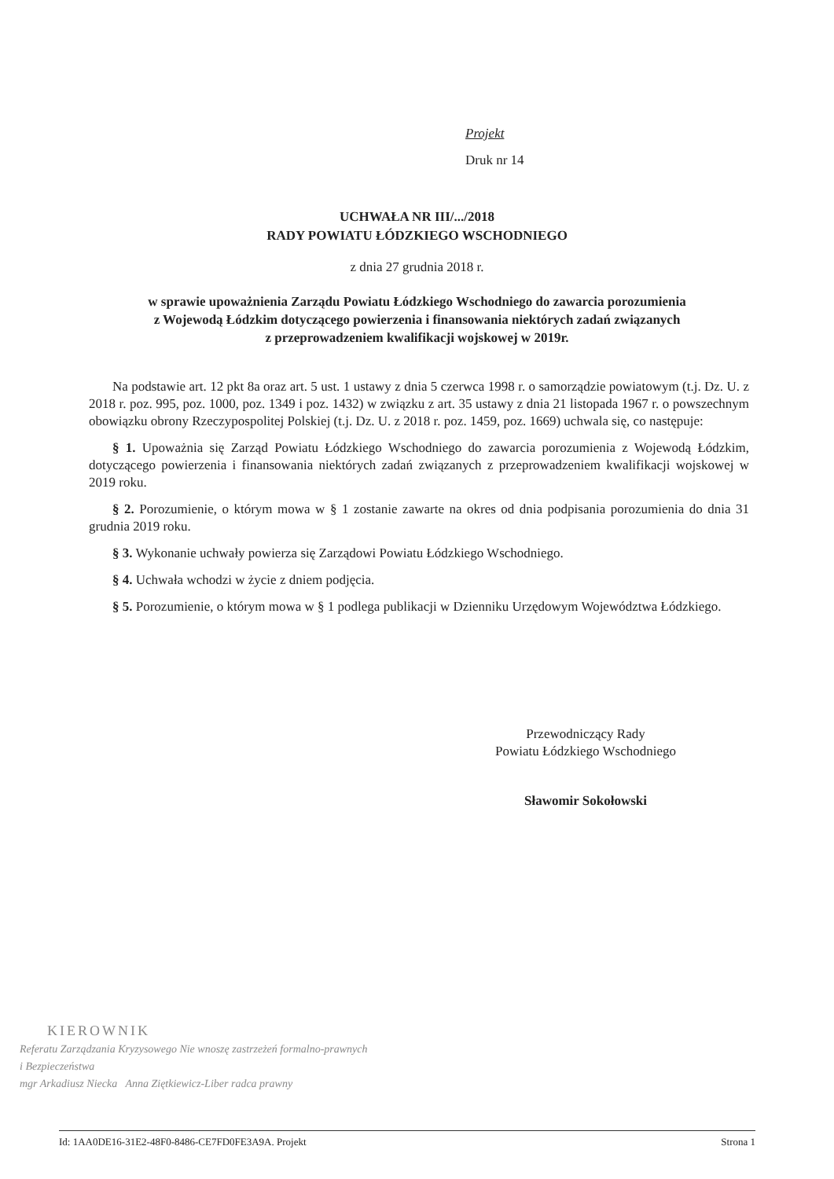Projekt
Druk nr 14
UCHWAŁA NR III/.../2018
RADY POWIATU ŁÓDZKIEGO WSCHODNIEGO
z dnia 27 grudnia 2018 r.
w sprawie upoważnienia Zarządu Powiatu Łódzkiego Wschodniego do zawarcia porozumienia
z Wojewodą Łódzkim dotyczącego powierzenia i finansowania niektórych zadań związanych
z przeprowadzeniem kwalifikacji wojskowej w 2019r.
Na podstawie art. 12 pkt 8a oraz art. 5 ust. 1 ustawy z dnia 5 czerwca 1998 r. o samorządzie powiatowym (t.j. Dz. U. z 2018 r. poz. 995, poz. 1000, poz. 1349 i poz. 1432) w związku z art. 35 ustawy z dnia 21 listopada 1967 r. o powszechnym obowiązku obrony Rzeczypospolitej Polskiej (t.j. Dz. U. z 2018 r. poz. 1459, poz. 1669) uchwala się, co następuje:
§ 1. Upoważnia się Zarząd Powiatu Łódzkiego Wschodniego do zawarcia porozumienia z Wojewodą Łódzkim, dotyczącego powierzenia i finansowania niektórych zadań związanych z przeprowadzeniem kwalifikacji wojskowej w 2019 roku.
§ 2. Porozumienie, o którym mowa w § 1 zostanie zawarte na okres od dnia podpisania porozumienia do dnia 31 grudnia 2019 roku.
§ 3. Wykonanie uchwały powierza się Zarządowi Powiatu Łódzkiego Wschodniego.
§ 4. Uchwała wchodzi w życie z dniem podjęcia.
§ 5. Porozumienie, o którym mowa w § 1 podlega publikacji w Dzienniku Urzędowym Województwa Łódzkiego.
Przewodniczący Rady
Powiatu Łódzkiego Wschodniego
Sławomir Sokołowski
KIEROWNIK
Referatu Zarządzania Kryzysowego Nie wnoszę zastrzeżeń formalno-prawnych
i Bezpieczeństwa
mgr Arkadiusz Niecka Anna Ziętkiewicz-Liber radca prawny
Id: 1AA0DE16-31E2-48F0-8486-CE7FD0FE3A9A. Projekt Strona 1